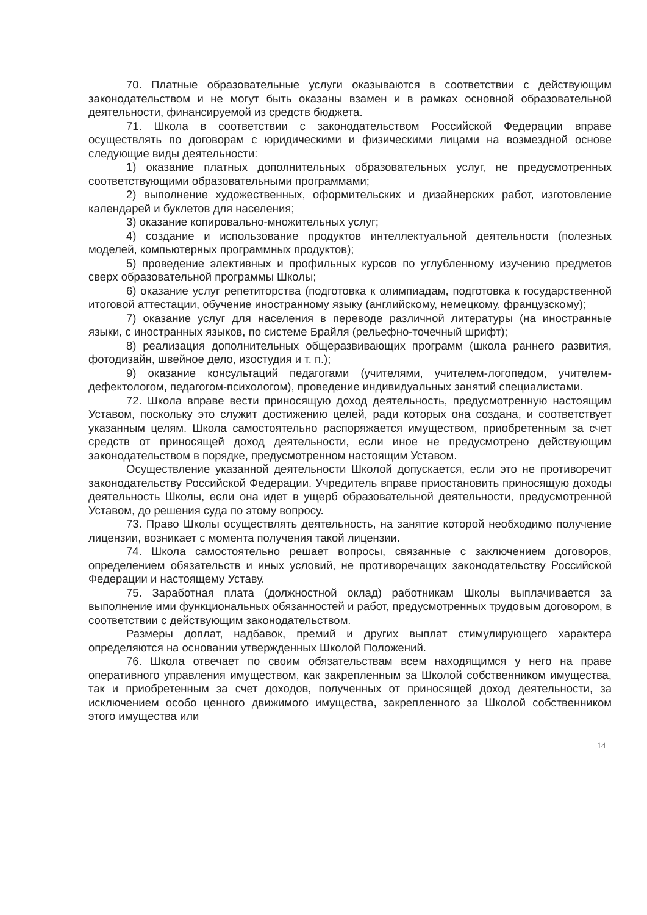70. Платные образовательные услуги оказываются в соответствии с действующим законодательством и не могут быть оказаны взамен и в рамках основной образовательной деятельности, финансируемой из средств бюджета.
71. Школа в соответствии с законодательством Российской Федерации вправе осуществлять по договорам с юридическими и физическими лицами на возмездной основе следующие виды деятельности:
1) оказание платных дополнительных образовательных услуг, не предусмотренных соответствующими образовательными программами;
2) выполнение художественных, оформительских и дизайнерских работ, изготовление календарей и буклетов для населения;
3) оказание копировально-множительных услуг;
4) создание и использование продуктов интеллектуальной деятельности (полезных моделей, компьютерных программных продуктов);
5) проведение элективных и профильных курсов по углубленному изучению предметов сверх образовательной программы Школы;
6) оказание услуг репетиторства (подготовка к олимпиадам, подготовка к государственной итоговой аттестации, обучение иностранному языку (английскому, немецкому, французскому);
7) оказание услуг для населения в переводе различной литературы (на иностранные языки, с иностранных языков, по системе Брайля (рельефно-точечный шрифт);
8) реализация дополнительных общеразвивающих программ (школа раннего развития, фотодизайн, швейное дело, изостудия и т. п.);
9) оказание консультаций педагогами (учителями, учителем-логопедом, учителем-дефектологом, педагогом-психологом), проведение индивидуальных занятий специалистами.
72. Школа вправе вести приносящую доход деятельность, предусмотренную настоящим Уставом, поскольку это служит достижению целей, ради которых она создана, и соответствует указанным целям. Школа самостоятельно распоряжается имуществом, приобретенным за счет средств от приносящей доход деятельности, если иное не предусмотрено действующим законодательством в порядке, предусмотренном настоящим Уставом.
Осуществление указанной деятельности Школой допускается, если это не противоречит законодательству Российской Федерации. Учредитель вправе приостановить приносящую доходы деятельность Школы, если она идет в ущерб образовательной деятельности, предусмотренной Уставом, до решения суда по этому вопросу.
73. Право Школы осуществлять деятельность, на занятие которой необходимо получение лицензии, возникает с момента получения такой лицензии.
74. Школа самостоятельно решает вопросы, связанные с заключением договоров, определением обязательств и иных условий, не противоречащих законодательству Российской Федерации и настоящему Уставу.
75. Заработная плата (должностной оклад) работникам Школы выплачивается за выполнение ими функциональных обязанностей и работ, предусмотренных трудовым договором, в соответствии с действующим законодательством.
Размеры доплат, надбавок, премий и других выплат стимулирующего характера определяются на основании утвержденных Школой Положений.
76. Школа отвечает по своим обязательствам всем находящимся у него на праве оперативного управления имуществом, как закрепленным за Школой собственником имущества, так и приобретенным за счет доходов, полученных от приносящей доход деятельности, за исключением особо ценного движимого имущества, закрепленного за Школой собственником этого имущества или
14